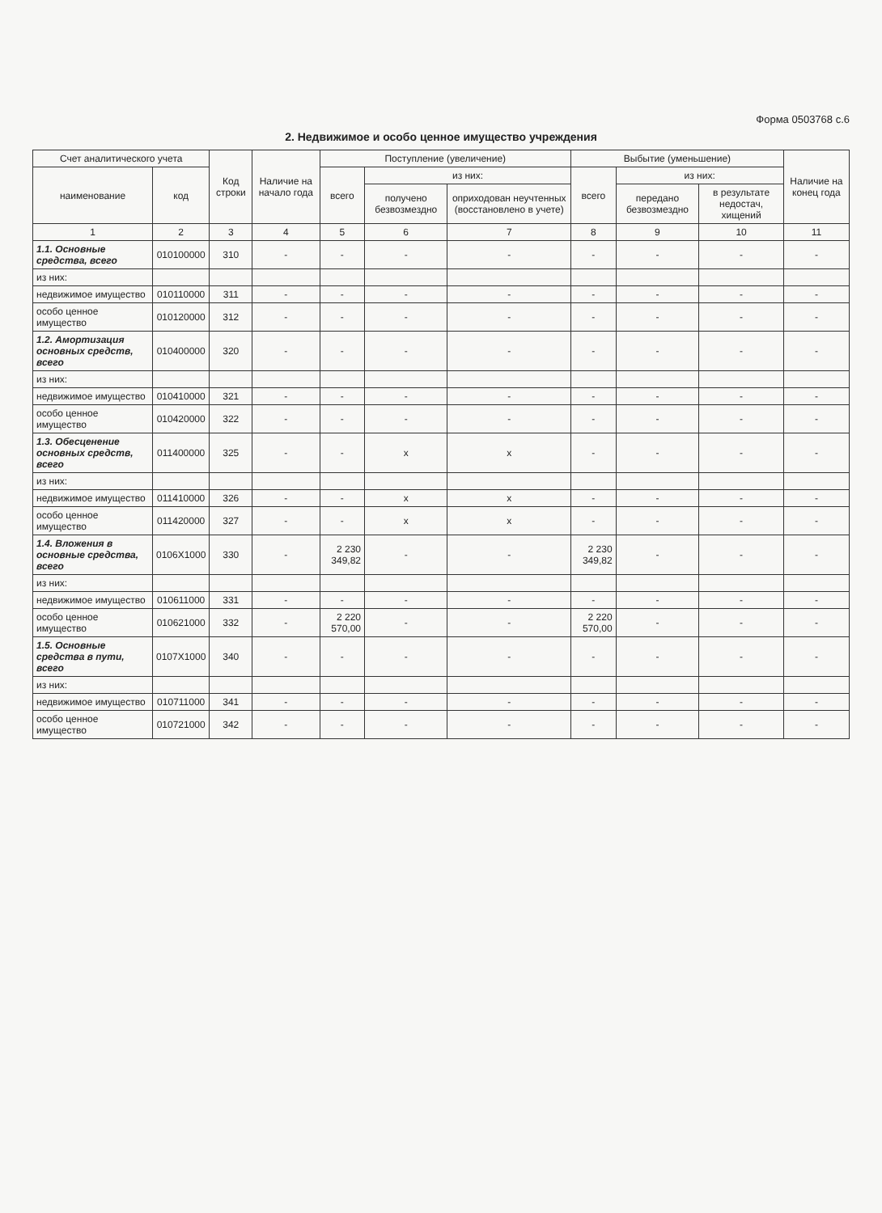Форма 0503768 с.6
2. Недвижимое и особо ценное имущество учреждения
| Счет аналитического учета | | Код строки | Наличие на начало года | Поступление (увеличение) | | | Выбытие (уменьшение) | | | Наличие на конец года |
| --- | --- | --- | --- | --- | --- | --- | --- | --- | --- | --- |
| наименование | код | | | всего | из них: | | всего | из них: | | |
| | | | | | получено безвозмездно | оприходован неучтенных (восстановлено в учете) | | передано безвозмездно | в результате недостач, хищений | |
| 1 | 2 | 3 | 4 | 5 | 6 | 7 | 8 | 9 | 10 | 11 |
| 1.1. Основные средства, всего | 010100000 | 310 | - | - | - | - | - | - | - | - |
| из них: | | | | | | | | | | |
| недвижимое имущество | 010110000 | 311 | - | - | - | - | - | - | - | - |
| особо ценное имущество | 010120000 | 312 | - | - | - | - | - | - | - | - |
| 1.2. Амортизация основных средств, всего | 010400000 | 320 | - | - | - | - | - | - | - | - |
| из них: | | | | | | | | | | |
| недвижимое имущество | 010410000 | 321 | - | - | - | - | - | - | - | - |
| особо ценное имущество | 010420000 | 322 | - | - | - | - | - | - | - | - |
| 1.3. Обесценение основных средств, всего | 011400000 | 325 | - | - | x | x | - | - | - | - |
| из них: | | | | | | | | | | |
| недвижимое имущество | 011410000 | 326 | - | - | x | x | - | - | - | - |
| особо ценное имущество | 011420000 | 327 | - | - | x | x | - | - | - | - |
| 1.4. Вложения в основные средства, всего | 0106X1000 | 330 | - | 2 230 349,82 | - | - | 2 230 349,82 | - | - | - |
| из них: | | | | | | | | | | |
| недвижимое имущество | 010611000 | 331 | - | - | - | - | - | - | - | - |
| особо ценное имущество | 010621000 | 332 | - | 2 220 570,00 | - | - | 2 220 570,00 | - | - | - |
| 1.5. Основные средства в пути, всего | 0107X1000 | 340 | - | - | - | - | - | - | - | - |
| из них: | | | | | | | | | | |
| недвижимое имущество | 010711000 | 341 | - | - | - | - | - | - | - | - |
| особо ценное имущество | 010721000 | 342 | - | - | - | - | - | - | - | - |